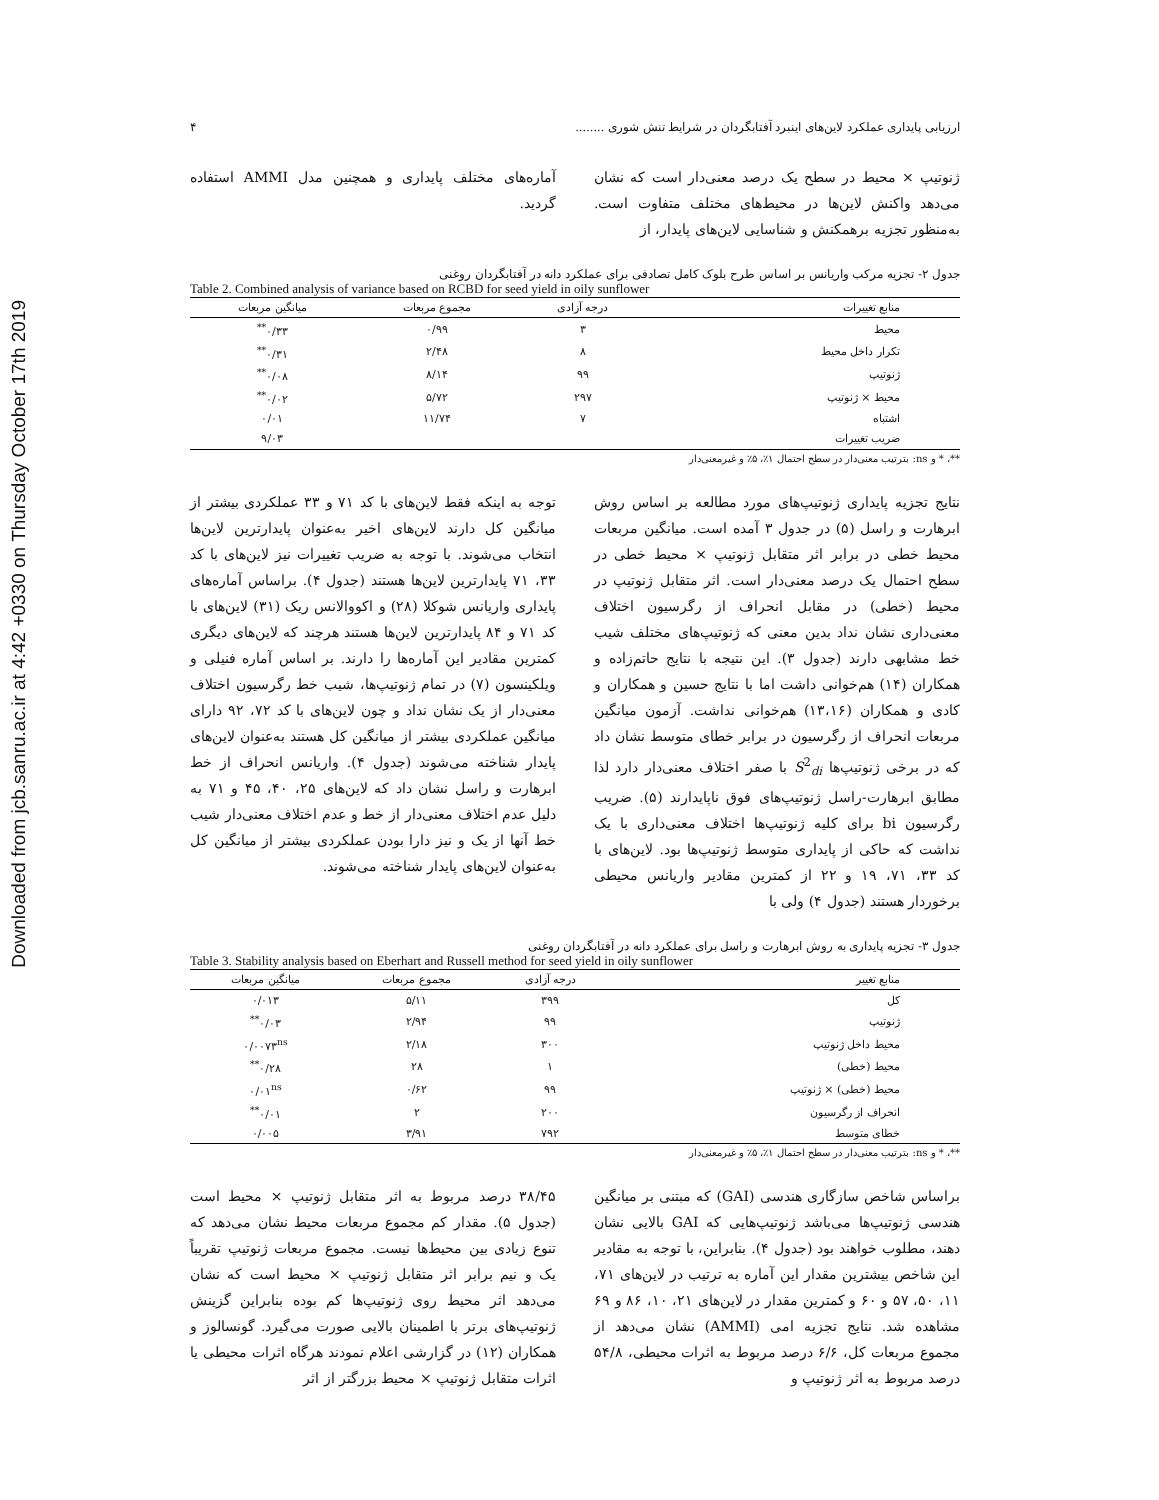Downloaded from jcb.sanru.ac.ir at 4:42 +0330 on Thursday October 17th 2019
ارزیابی پایداری عملکرد لاین‌های اینبرد آفتابگردان در شرایط تنش شوری ........ ۴
ژنوتیپ × محیط در سطح یک درصد معنی‌دار است که نشان می‌دهد واکنش لاین‌ها در محیط‌های مختلف متفاوت است. به‌منظور تجزیه برهمکنش و شناسایی لاین‌های پایدار، از
آماره‌های مختلف پایداری و همچنین مدل AMMI استفاده گردید.
جدول ۲- تجزیه مرکب واریانس بر اساس طرح بلوک کامل تصادفی برای عملکرد دانه در آفتابگردان روغنی
Table 2. Combined analysis of variance based on RCBD for seed yield in oily sunflower
| منابع تغییرات | درجه آزادی | مجموع مربعات | میانگین مربعات |
| --- | --- | --- | --- |
| محیط | ۳ | ۰/۹۹ | ۰/۳۳<sup>**</sup> |
| تکرار داخل محیط | ۸ | ۲/۴۸ | ۰/۳۱<sup>**</sup> |
| ژنوتیپ | ۹۹ | ۸/۱۴ | ۰/۰۸<sup>**</sup> |
| محیط × ژنوتیپ | ۲۹۷ | ۵/۷۲ | ۰/۰۲<sup>**</sup> |
| اشتباه | ۷ | ۱۱/۷۴ | ۰/۰۱ |
| ضریب تغییرات | | | ۹/۰۳ |
**، * و ns: بترتیب معنی‌دار در سطح احتمال ۱٪، ۵٪ و غیرمعنی‌دار
نتایج تجزیه پایداری ژنوتیپ‌های مورد مطالعه بر اساس روش ابرهارت و راسل (۵) در جدول ۳ آمده است. میانگین مربعات محیط خطی در برابر اثر متقابل ژنوتیپ × محیط خطی در سطح احتمال یک درصد معنی‌دار است. اثر متقابل ژنوتیپ در محیط (خطی) در مقابل انحراف از رگرسیون اختلاف معنی‌داری نشان نداد بدین معنی که ژنوتیپ‌های مختلف شیب خط مشابهی دارند (جدول ۳). این نتیجه با نتایج حاتم‌زاده و همکاران (۱۴) هم‌خوانی داشت اما با نتایج حسین و همکاران و کادی و همکاران (۱۳،۱۶) هم‌خوانی نداشت. آزمون میانگین مربعات انحراف از رگرسیون در برابر خطای متوسط نشان داد که در برخی ژنوتیپ‌ها S<sup>2</sup><sub>di</sub> با صفر اختلاف معنی‌دار دارد لذا مطابق ابرهارت-راسل ژنوتیپ‌های فوق ناپایدارند (۵). ضریب رگرسیون bi برای کلیه ژنوتیپ‌ها اختلاف معنی‌داری با یک نداشت که حاکی از پایداری متوسط ژنوتیپ‌ها بود. لاین‌های با کد ۳۳، ۷۱، ۱۹ و ۲۲ از کمترین مقادیر واریانس محیطی برخوردار هستند (جدول ۴) ولی با
توجه به اینکه فقط لاین‌های با کد ۷۱ و ۳۳ عملکردی بیشتر از میانگین کل دارند لاین‌های اخیر به‌عنوان پایدارترین لاین‌ها انتخاب می‌شوند. با توجه به ضریب تغییرات نیز لاین‌های با کد ۳۳، ۷۱ پایدارترین لاین‌ها هستند (جدول ۴). براساس آماره‌های پایداری واریانس شوکلا (۲۸) و اکووالانس ریک (۳۱) لاین‌های با کد ۷۱ و ۸۴ پایدارترین لاین‌ها هستند هرچند که لاین‌های دیگری کمترین مقادیر این آماره‌ها را دارند. بر اساس آماره فنیلی و ویلکینسون (۷) در تمام ژنوتیپ‌ها، شیب خط رگرسیون اختلاف معنی‌دار از یک نشان نداد و چون لاین‌های با کد ۷۲، ۹۲ دارای میانگین عملکردی بیشتر از میانگین کل هستند به‌عنوان لاین‌های پایدار شناخته می‌شوند (جدول ۴). واریانس انحراف از خط ابرهارت و راسل نشان داد که لاین‌های ۲۵، ۴۰، ۴۵ و ۷۱ به دلیل عدم اختلاف معنی‌دار از خط و عدم اختلاف معنی‌دار شیب خط آنها از یک و نیز دارا بودن عملکردی بیشتر از میانگین کل به‌عنوان لاین‌های پایدار شناخته می‌شوند.
جدول ۳- تجزیه پایداری به روش ابرهارت و راسل برای عملکرد دانه در آفتابگردان روغنی
Table 3. Stability analysis based on Eberhart and Russell method for seed yield in oily sunflower
| منابع تغییر | درجه آزادی | مجموع مربعات | میانگین مربعات |
| --- | --- | --- | --- |
| کل | ۳۹۹ | ۵/۱۱ | ۰/۰۱۳ |
| ژنوتیپ | ۹۹ | ۲/۹۴ | ۰/۰۳<sup>**</sup> |
| محیط داخل ژنوتیپ | ۳۰۰ | ۲/۱۸ | ۰/۰۰۷۳<sup>ns</sup> |
| محیط (خطی) | ۱ | ۲۸ | ۰/۲۸<sup>**</sup> |
| محیط (خطی) × ژنوتیپ | ۹۹ | ۰/۶۲ | ۰/۰۱<sup>ns</sup> |
| انحراف از رگرسیون | ۲۰۰ | ۲ | ۰/۰۱<sup>**</sup> |
| خطای متوسط | ۷۹۲ | ۳/۹۱ | ۰/۰۰۵ |
**، * و ns: بترتیب معنی‌دار در سطح احتمال ۱٪، ۵٪ و غیرمعنی‌دار
براساس شاخص سازگاری هندسی (GAI) که مبتنی بر میانگین هندسی ژنوتیپ‌ها می‌باشد ژنوتیپ‌هایی که GAI بالایی نشان دهند، مطلوب خواهند بود (جدول ۴). بنابراین، با توجه به مقادیر این شاخص بیشترین مقدار این آماره به ترتیب در لاین‌های ۷۱، ۱۱، ۵۰، ۵۷ و ۶۰ و کمترین مقدار در لاین‌های ۲۱، ۱۰، ۸۶ و ۶۹ مشاهده شد. نتایج تجزیه امی (AMMI) نشان می‌دهد از مجموع مربعات کل، ۶/۶ درصد مربوط به اثرات محیطی، ۵۴/۸ درصد مربوط به اثر ژنوتیپ و
۳۸/۴۵ درصد مربوط به اثر متقابل ژنوتیپ × محیط است (جدول ۵). مقدار کم مجموع مربعات محیط نشان می‌دهد که تنوع زیادی بین محیط‌ها نیست. مجموع مربعات ژنوتیپ تقریباً یک و نیم برابر اثر متقابل ژنوتیپ × محیط است که نشان می‌دهد اثر محیط روی ژنوتیپ‌ها کم بوده بنابراین گزینش ژنوتیپ‌های برتر با اطمینان بالایی صورت می‌گیرد. گونسالوز و همکاران (۱۲) در گزارشی اعلام نمودند هرگاه اثرات محیطی یا اثرات متقابل ژنوتیپ × محیط بزرگتر از اثر